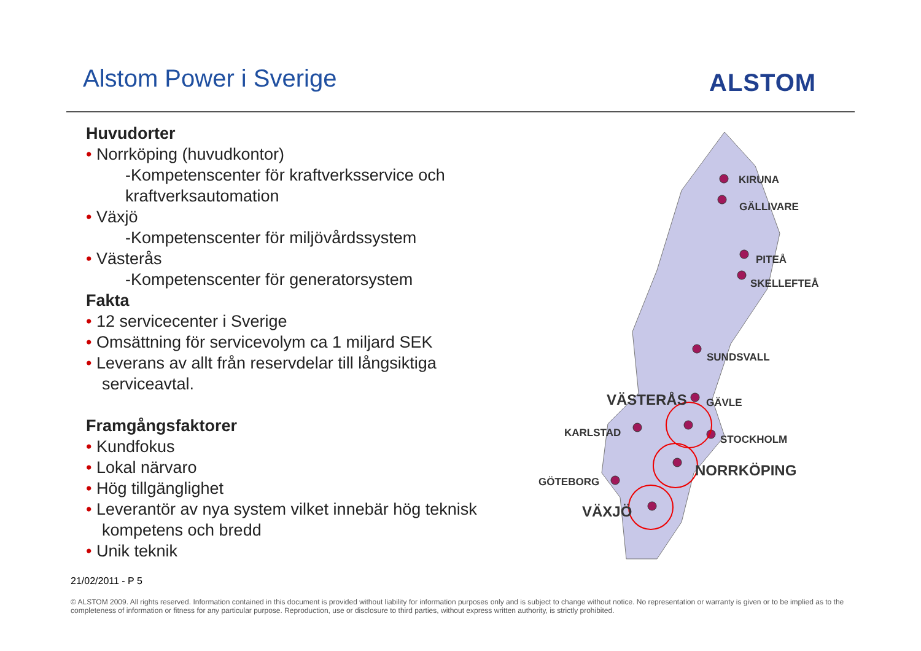Alstom Power i Sverige ALSTOM
Huvudorter
• Norrköping (huvudkontor)
-Kompetenscenter för kraftverksservice och kraftverksautomation
• Växjö
-Kompetenscenter för miljövårdssystem
• Västerås
-Kompetenscenter för generatorsystem
Fakta
• 12 servicecenter i Sverige
• Omsättning för servicevolym ca 1 miljard SEK
• Leverans av allt från reservdelar till långsiktiga serviceavtal.
Framgångsfaktorer
• Kundfokus
• Lokal närvaro
• Hög tillgänglighet
• Leverantör av nya system vilket innebär hög teknisk kompetens och bredd
• Unik teknik
KIRUNA
GÄLLIVARE
PITEÅ
SKELLEFTEÅ
SUNDSVALL
GÄVLE
VÄSTERÅS
STOCKHOLM
KARLSTAD
NORRKÖPING
GÖTEBORG
VÄXJÖ
21/02/2011 - P 5
© ALSTOM 2009. All rights reserved. Information contained in this document is provided without liability for information purposes only and is subject to change without notice. No representation or warranty is given or to be implied as to the completeness of information or fitness for any particular purpose. Reproduction, use or disclosure to third parties, without express written authority, is strictly prohibited.